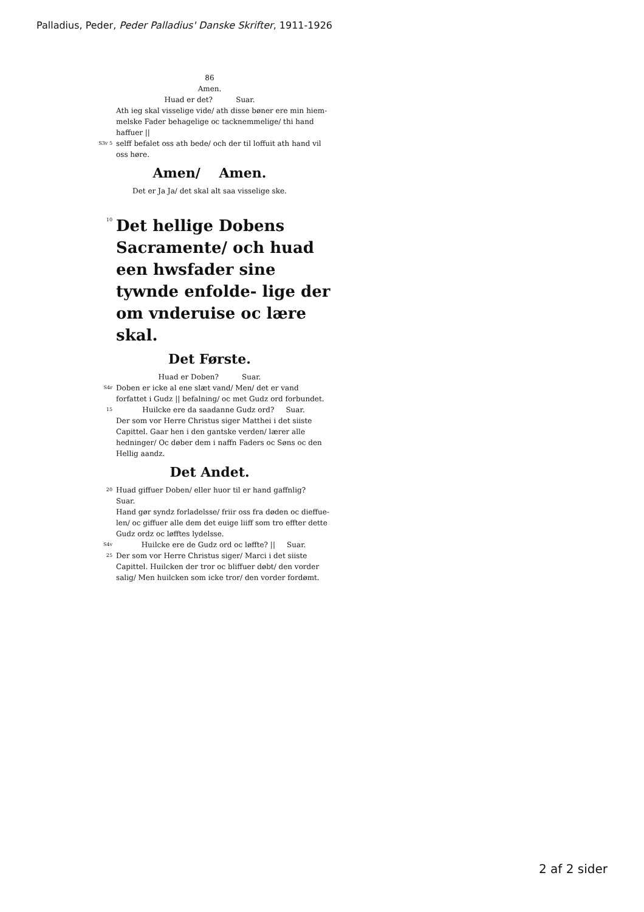Palladius, Peder, Peder Palladius' Danske Skrifter, 1911-1926
86
Amen.
Huad er det? Suar.
Ath ieg skal visselige vide/ ath disse bøner ere min hiem- melske Fader behagelige oc tacknemmelige/ thi hand haffuer ||
S3v 5
selff befalet oss ath bede/ och der til loffuit ath hand vil oss høre.
Amen/ Amen.
Det er Ja Ja/ det skal alt saa visselige ske.
10
Det hellige Dobens Sacramente/ och huad een hwsfader sine tywnde enfolde- lige der om vnderuise oc lære skal.
Det Første.
Huad er Doben? Suar.
S4r
Doben er icke al ene slæt vand/ Men/ det er vand forfattet i Gudz || befalning/ oc met Gudz ord forbundet.
15
Huilcke ere da saadanne Gudz ord? Suar.
Der som vor Herre Christus siger Matthei i det siiste Capittel. Gaar hen i den gantske verden/ lærer alle hedninger/ Oc døber dem i naffn Faders oc Søns oc den Hellig aandz.
Det Andet.
20
Huad giffuer Doben/ eller huor til er hand gaffnlig? Suar.
Hand gør syndz forladelsse/ friir oss fra døden oc dieffue- len/ oc giffuer alle dem det euige liiff som tro effter dette Gudz ordz oc løfftes lydelsse.
S4v
Huilcke ere de Gudz ord oc løffte? || Suar.
25
Der som vor Herre Christus siger/ Marci i det siiste Capittel. Huilcken der tror oc bliffuer døbt/ den vorder salig/ Men huilcken som icke tror/ den vorder fordømt.
2 af 2 sider